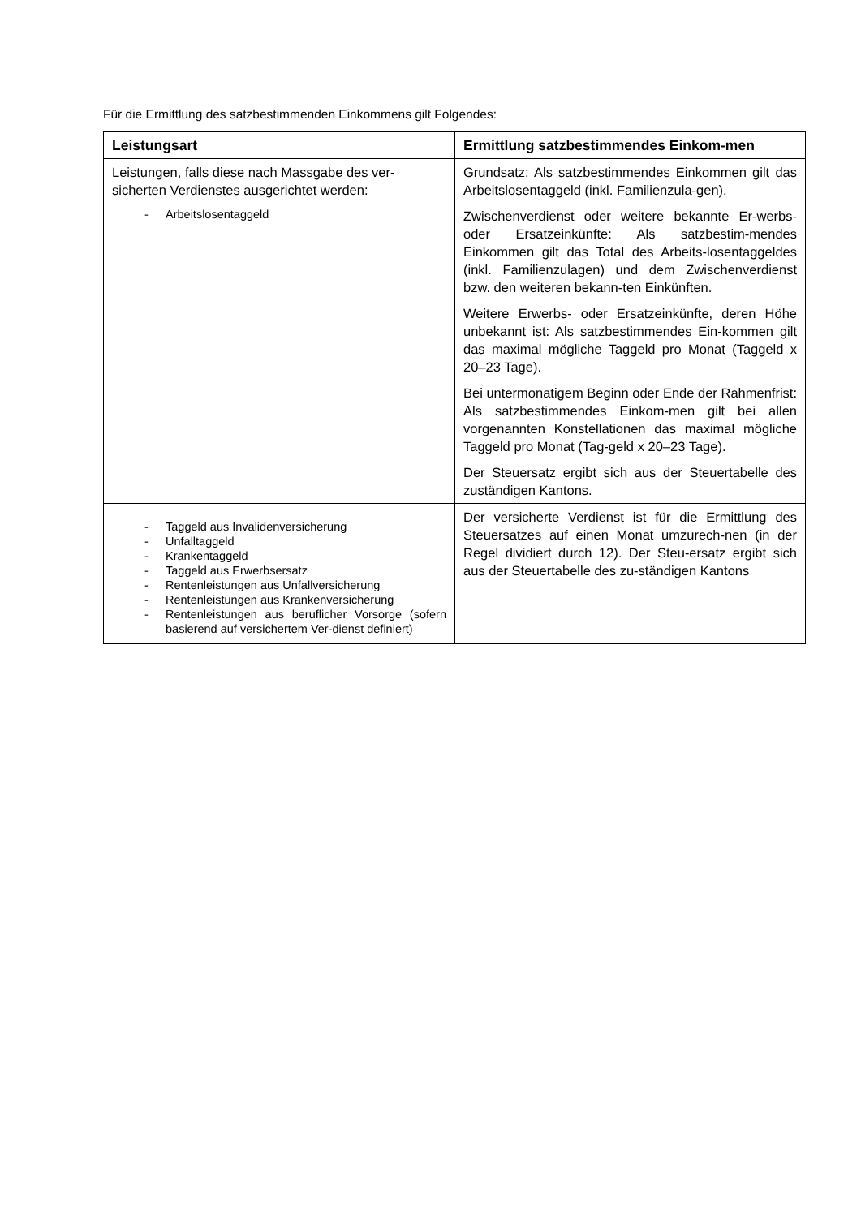Für die Ermittlung des satzbestimmenden Einkommens gilt Folgendes:
| Leistungsart | Ermittlung satzbestimmendes Einkom-men |
| --- | --- |
| Leistungen, falls diese nach Massgabe des ver-sicherten Verdienstes ausgerichtet werden: - Arbeitslosentaggeld | Grundsatz: Als satzbestimmendes Einkommen gilt das Arbeitslosentaggeld (inkl. Familienzula-gen). Zwischenverdienst oder weitere bekannte Er-werbs- oder Ersatzeinkünfte: Als satzbestim-mendes Einkommen gilt das Total des Arbeits-losentaggeldes (inkl. Familienzulagen) und dem Zwischenverdienst bzw. den weiteren bekann-ten Einkünften. Weitere Erwerbs- oder Ersatzeinkünfte, deren Höhe unbekannt ist: Als satzbestimmendes Ein-kommen gilt das maximal mögliche Taggeld pro Monat (Taggeld x 20–23 Tage). Bei untermonatigem Beginn oder Ende der Rahmenfrist: Als satzbestimmendes Einkom-men gilt bei allen vorgenannten Konstellationen das maximal mögliche Taggeld pro Monat (Tag-geld x 20–23 Tage). Der Steuersatz ergibt sich aus der Steuertabelle des zuständigen Kantons. |
| - Taggeld aus Invalidenversicherung - Unfalltaggeld - Krankentaggeld - Taggeld aus Erwerbsersatz - Rentenleistungen aus Unfallversicherung - Rentenleistungen aus Krankenversicherung - Rentenleistungen aus beruflicher Vorsorge (sofern basierend auf versichertem Ver-dienst definiert) | Der versicherte Verdienst ist für die Ermittlung des Steuersatzes auf einen Monat umzurech-nen (in der Regel dividiert durch 12). Der Steu-ersatz ergibt sich aus der Steuertabelle des zu-ständigen Kantons |